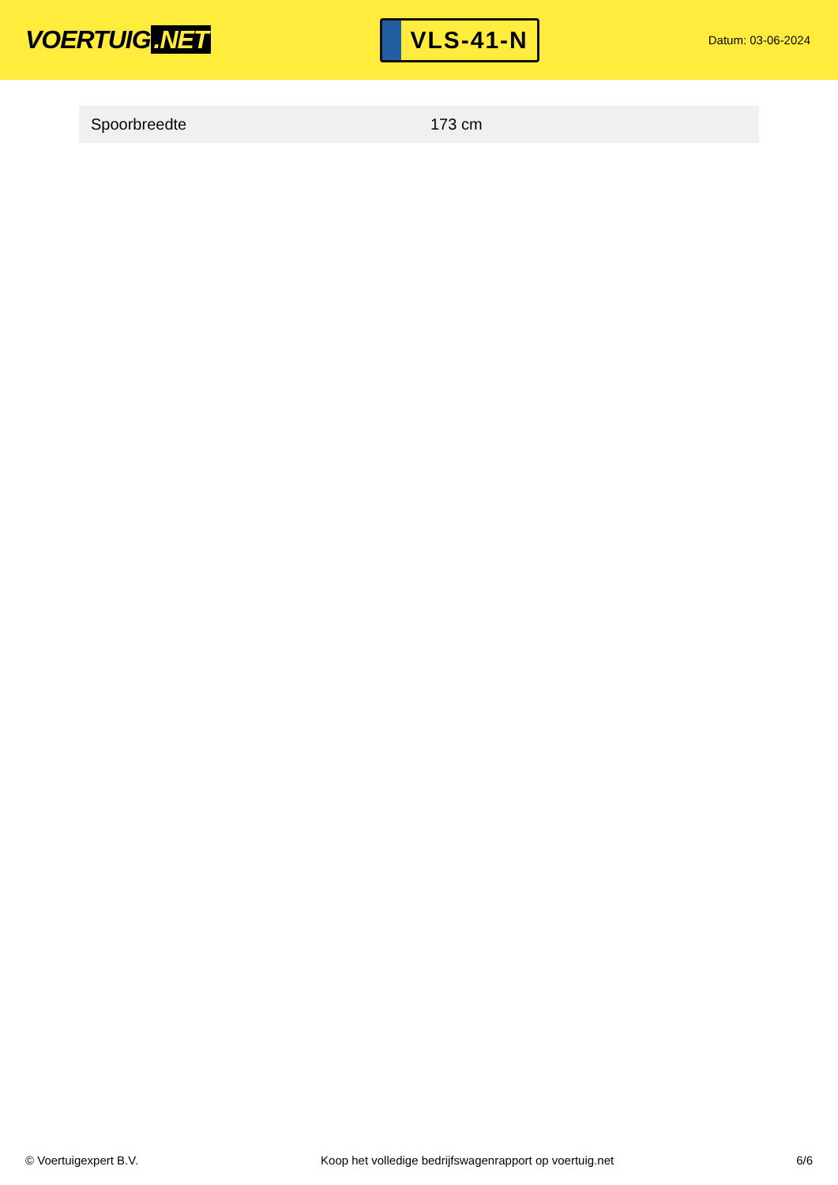VOERTUIG.NET
VLS-41-N
Datum: 03-06-2024
| Spoorbreedte | 173 cm |
© Voertuigexpert B.V. Koop het volledige bedrijfswagenrapport op voertuig.net 6/6